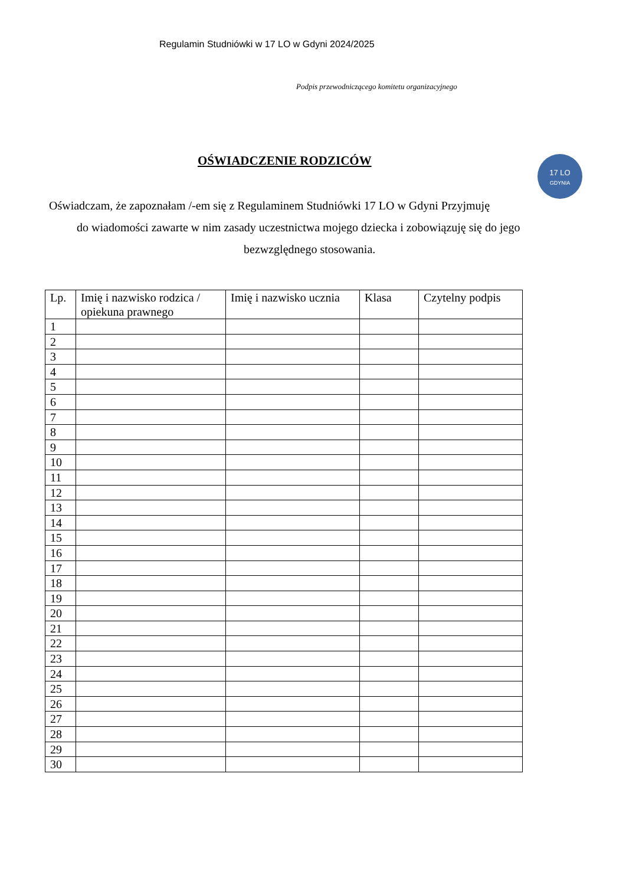Regulamin Studniówki w 17 LO w Gdyni 2024/2025
Podpis przewodniczącego komitetu organizacyjnego
OŚWIADCZENIE RODZICÓW
17 LO
GDYNIA
Oświadczam, że zapoznałam /-em się z Regulaminem Studniówki 17 LO w Gdyni Przyjmuję
do wiadomości zawarte w nim zasady uczestnictwa mojego dziecka i zobowiązuję się do jego
bezwzględnego stosowania.
| Lp. | Imię i nazwisko rodzica / opiekuna prawnego | Imię i nazwisko ucznia | Klasa | Czytelny podpis |
| --- | --- | --- | --- | --- |
| 1 | | | | |
| 2 | | | | |
| 3 | | | | |
| 4 | | | | |
| 5 | | | | |
| 6 | | | | |
| 7 | | | | |
| 8 | | | | |
| 9 | | | | |
| 10 | | | | |
| 11 | | | | |
| 12 | | | | |
| 13 | | | | |
| 14 | | | | |
| 15 | | | | |
| 16 | | | | |
| 17 | | | | |
| 18 | | | | |
| 19 | | | | |
| 20 | | | | |
| 21 | | | | |
| 22 | | | | |
| 23 | | | | |
| 24 | | | | |
| 25 | | | | |
| 26 | | | | |
| 27 | | | | |
| 28 | | | | |
| 29 | | | | |
| 30 | | | | |